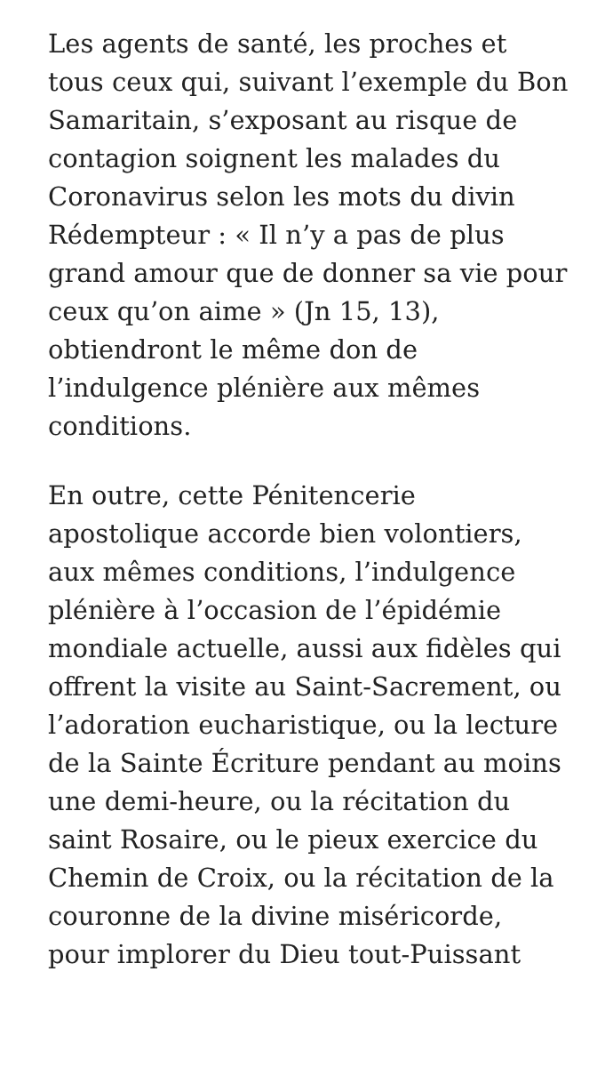Les agents de santé, les proches et tous ceux qui, suivant l’exemple du Bon Samaritain, s’exposant au risque de contagion soignent les malades du Coronavirus selon les mots du divin Rédempteur : « Il n’y a pas de plus grand amour que de donner sa vie pour ceux qu’on aime » (Jn 15, 13), obtiendront le même don de l’indulgence plénière aux mêmes conditions.
En outre, cette Pénitencerie apostolique accorde bien volontiers, aux mêmes conditions, l’indulgence plénière à l’occasion de l’épidémie mondiale actuelle, aussi aux fidèles qui offrent la visite au Saint-Sacrement, ou l’adoration eucharistique, ou la lecture de la Sainte Écriture pendant au moins une demi-heure, ou la récitation du saint Rosaire, ou le pieux exercice du Chemin de Croix, ou la récitation de la couronne de la divine miséricorde, pour implorer du Dieu tout-Puissant